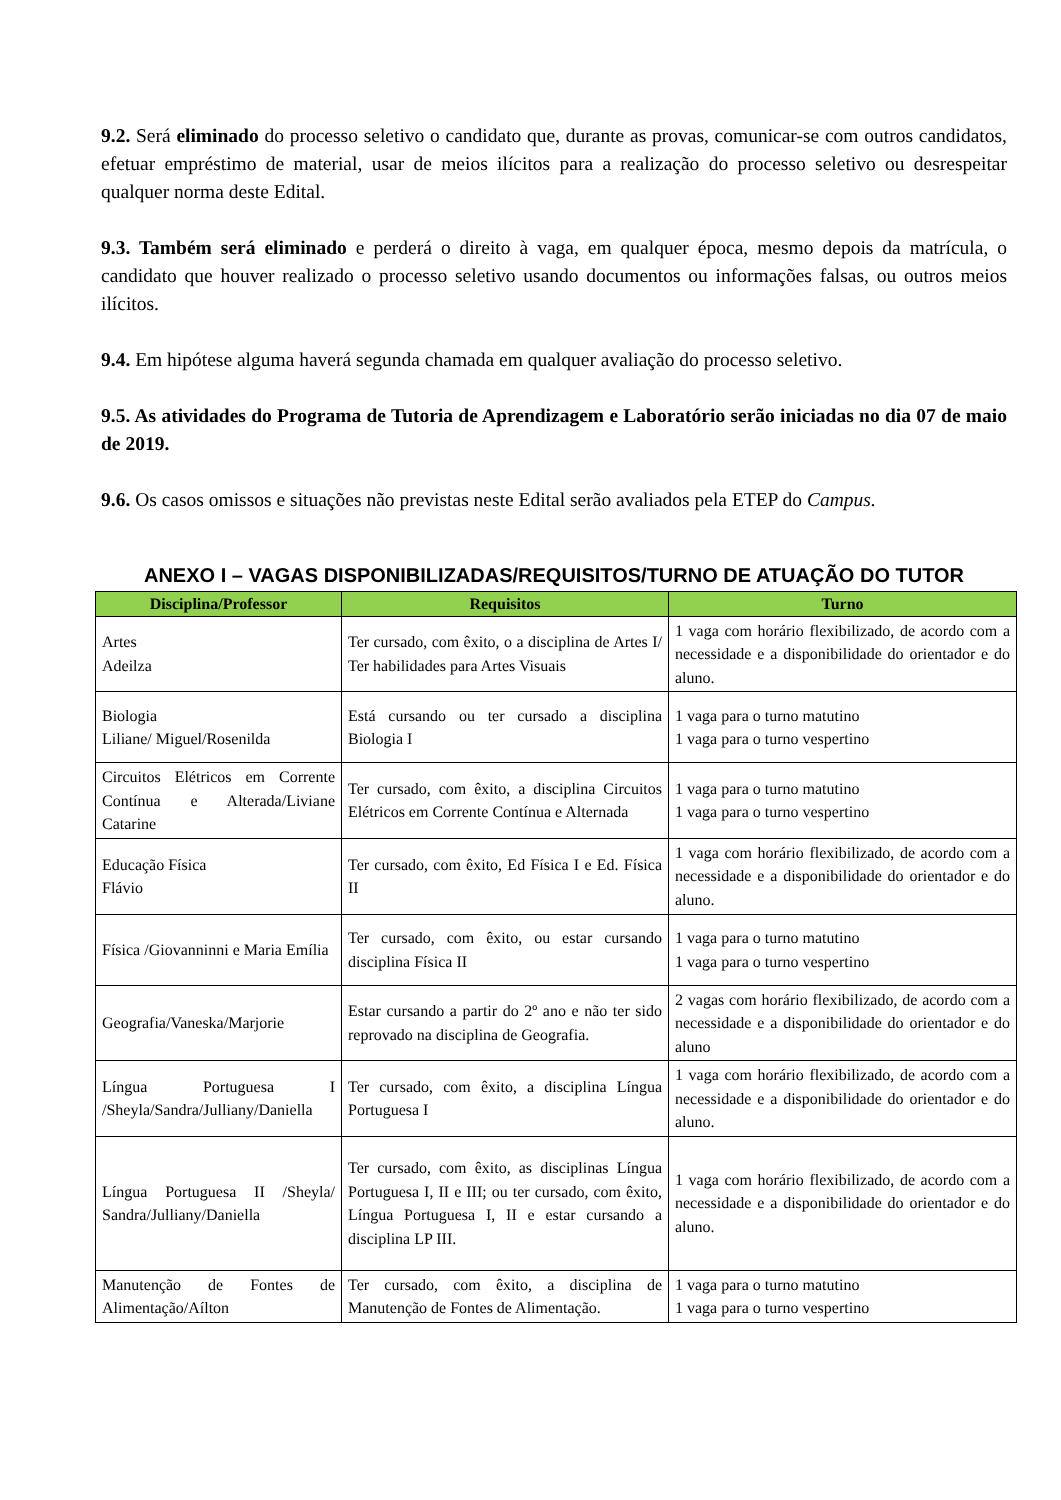9.2. Será eliminado do processo seletivo o candidato que, durante as provas, comunicar-se com outros candidatos, efetuar empréstimo de material, usar de meios ilícitos para a realização do processo seletivo ou desrespeitar qualquer norma deste Edital.
9.3. Também será eliminado e perderá o direito à vaga, em qualquer época, mesmo depois da matrícula, o candidato que houver realizado o processo seletivo usando documentos ou informações falsas, ou outros meios ilícitos.
9.4. Em hipótese alguma haverá segunda chamada em qualquer avaliação do processo seletivo.
9.5. As atividades do Programa de Tutoria de Aprendizagem e Laboratório serão iniciadas no dia 07 de maio de 2019.
9.6. Os casos omissos e situações não previstas neste Edital serão avaliados pela ETEP do Campus.
ANEXO I – VAGAS DISPONIBILIZADAS/REQUISITOS/TURNO DE ATUAÇÃO DO TUTOR
| Disciplina/Professor | Requisitos | Turno |
| --- | --- | --- |
| Artes Adeilza | Ter cursado, com êxito, o a disciplina de Artes I/ Ter habilidades para Artes Visuais | 1 vaga com horário flexibilizado, de acordo com a necessidade e a disponibilidade do orientador e do aluno. |
| Biologia Liliane/ Miguel/Rosenilda | Está cursando ou ter cursado a disciplina Biologia I | 1 vaga para o turno matutino 1 vaga para o turno vespertino |
| Circuitos Elétricos em Corrente Contínua e Alterada/Liviane Catarine | Ter cursado, com êxito, a disciplina Circuitos Elétricos em Corrente Contínua e Alternada | 1 vaga para o turno matutino 1 vaga para o turno vespertino |
| Educação Física Flávio | Ter cursado, com êxito, Ed Física I e Ed. Física II | 1 vaga com horário flexibilizado, de acordo com a necessidade e a disponibilidade do orientador e do aluno. |
| Física /Giovanninni e Maria Emília | Ter cursado, com êxito, ou estar cursando disciplina Física II | 1 vaga para o turno matutino 1 vaga para o turno vespertino |
| Geografia/Vaneska/Marjorie | Estar cursando a partir do 2º ano e não ter sido reprovado na disciplina de Geografia. | 2 vagas com horário flexibilizado, de acordo com a necessidade e a disponibilidade do orientador e do aluno |
| Língua Portuguesa I /Sheyla/Sandra/Julliany/Daniella | Ter cursado, com êxito, a disciplina Língua Portuguesa I | 1 vaga com horário flexibilizado, de acordo com a necessidade e a disponibilidade do orientador e do aluno. |
| Língua Portuguesa II /Sheyla/ Sandra/Julliany/Daniella | Ter cursado, com êxito, as disciplinas Língua Portuguesa I, II e III; ou ter cursado, com êxito, Língua Portuguesa I, II e estar cursando a disciplina LP III. | 1 vaga com horário flexibilizado, de acordo com a necessidade e a disponibilidade do orientador e do aluno. |
| Manutenção de Fontes de Alimentação/Aílton | Ter cursado, com êxito, a disciplina de Manutenção de Fontes de Alimentação. | 1 vaga para o turno matutino 1 vaga para o turno vespertino |